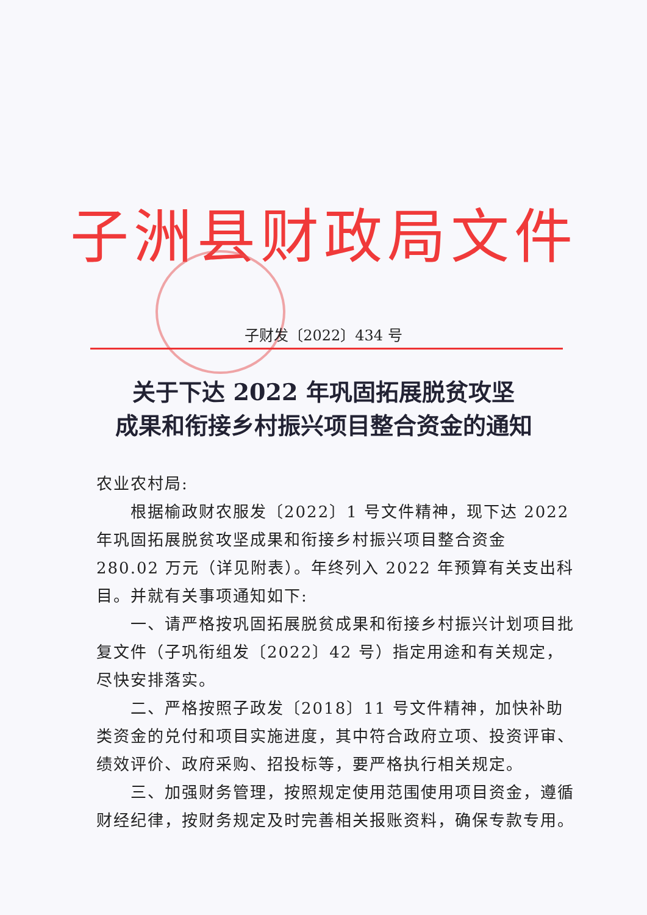子洲县财政局文件
子财发〔2022〕434 号
关于下达 2022 年巩固拓展脱贫攻坚
成果和衔接乡村振兴项目整合资金的通知
农业农村局:
根据榆政财农服发〔2022〕1 号文件精神，现下达 2022 年巩固拓展脱贫攻坚成果和衔接乡村振兴项目整合资金 280.02 万元（详见附表）。年终列入 2022 年预算有关支出科目。并就有关事项通知如下:
一、请严格按巩固拓展脱贫成果和衔接乡村振兴计划项目批复文件（子巩衔组发〔2022〕42 号）指定用途和有关规定，尽快安排落实。
二、严格按照子政发〔2018〕11 号文件精神，加快补助类资金的兑付和项目实施进度，其中符合政府立项、投资评审、绩效评价、政府采购、招投标等，要严格执行相关规定。
三、加强财务管理，按照规定使用范围使用项目资金，遵循财经纪律，按财务规定及时完善相关报账资料，确保专款专用。